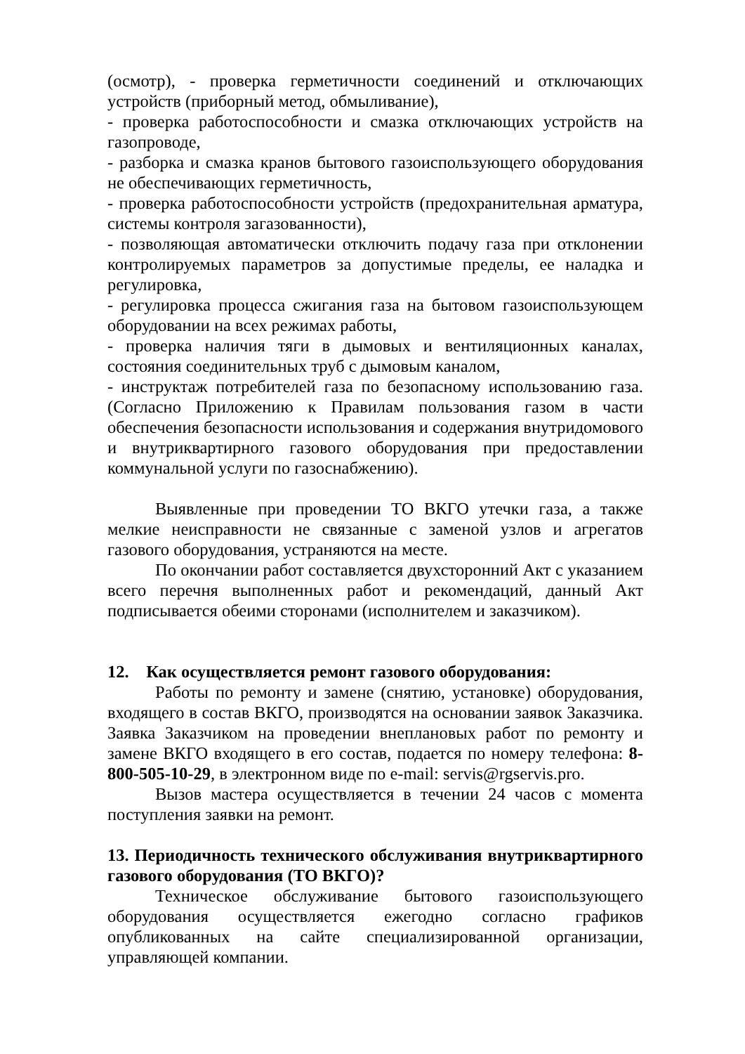(осмотр), - проверка герметичности соединений и отключающих устройств (приборный метод, обмыливание),
- проверка работоспособности и смазка отключающих устройств на газопроводе,
- разборка и смазка кранов бытового газоиспользующего оборудования не обеспечивающих герметичность,
- проверка работоспособности устройств (предохранительная арматура, системы контроля загазованности),
- позволяющая автоматически отключить подачу газа при отклонении контролируемых параметров за допустимые пределы, ее наладка и регулировка,
- регулировка процесса сжигания газа на бытовом газоиспользующем оборудовании на всех режимах работы,
- проверка наличия тяги в дымовых и вентиляционных каналах, состояния соединительных труб с дымовым каналом,
- инструктаж потребителей газа по безопасному использованию газа. (Согласно Приложению к Правилам пользования газом в части обеспечения безопасности использования и содержания внутридомового и внутриквартирного газового оборудования при предоставлении коммунальной услуги по газоснабжению).
Выявленные при проведении ТО ВКГО утечки газа, а также мелкие неисправности не связанные с заменой узлов и агрегатов газового оборудования, устраняются на месте.
По окончании работ составляется двухсторонний Акт с указанием всего перечня выполненных работ и рекомендаций, данный Акт подписывается обеими сторонами (исполнителем и заказчиком).
12. Как осуществляется ремонт газового оборудования:
Работы по ремонту и замене (снятию, установке) оборудования, входящего в состав ВКГО, производятся на основании заявок Заказчика. Заявка Заказчиком на проведении внеплановых работ по ремонту и замене ВКГО входящего в его состав, подается по номеру телефона: 8-800-505-10-29, в электронном виде по e-mail: servis@rgservis.pro.
Вызов мастера осуществляется в течении 24 часов с момента поступления заявки на ремонт.
13. Периодичность технического обслуживания внутриквартирного газового оборудования (ТО ВКГО)?
Техническое обслуживание бытового газоиспользующего оборудования осуществляется ежегодно согласно графиков опубликованных на сайте специализированной организации, управляющей компании.